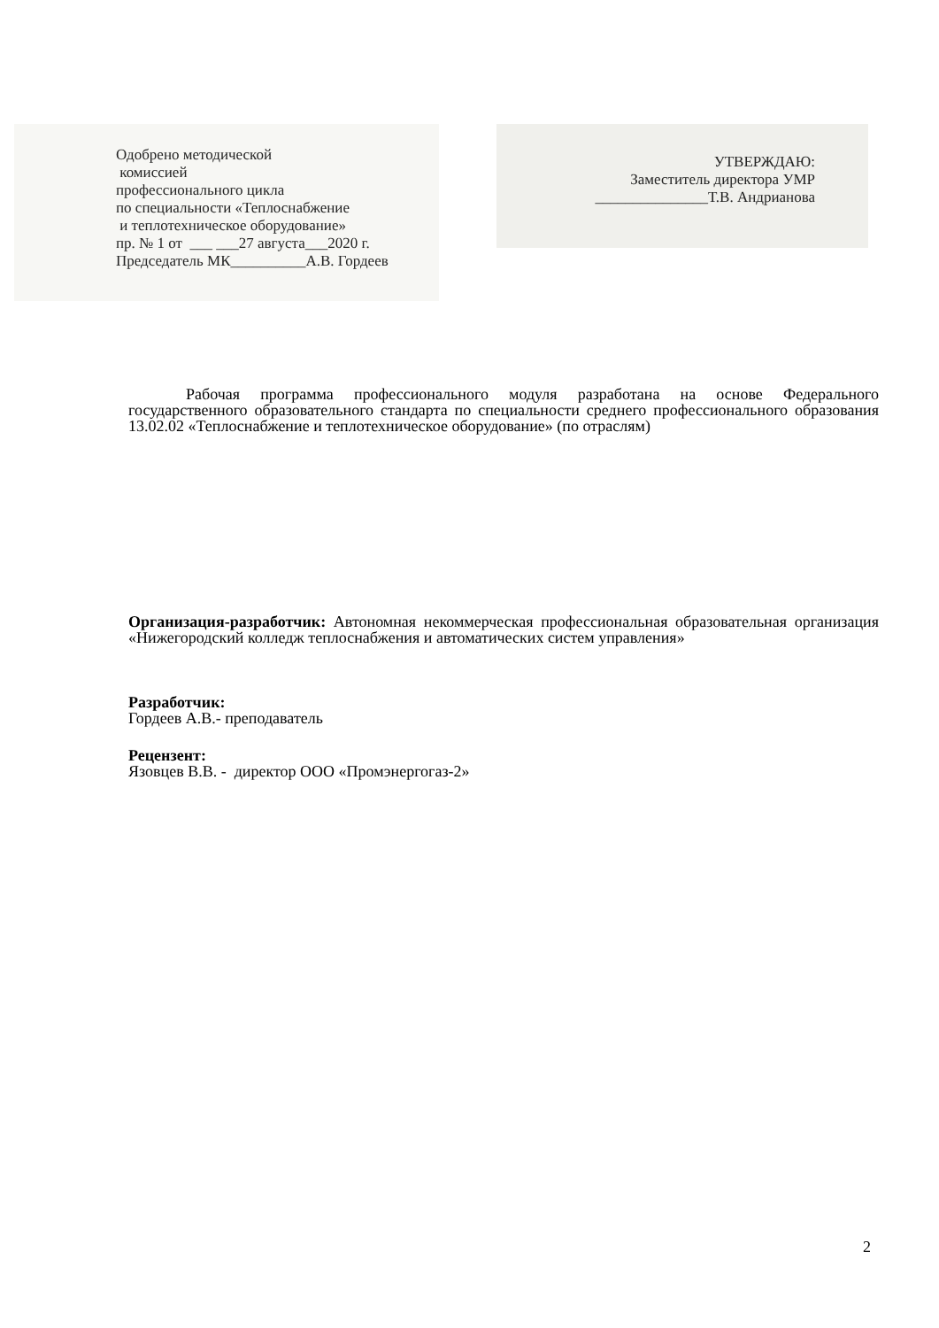Одобрено методической
комиссией
профессионального цикла
по специальности «Теплоснабжение
и теплотехническое оборудование»
пр. № 1 от ___ ___27 августа___2020 г.
Председатель МК__________А.В. Гордеев
УТВЕРЖДАЮ:
Заместитель директора УМР
_______________Т.В. Андрианова
Рабочая программа профессионального модуля разработана на основе Федерального государственного образовательного стандарта по специальности среднего профессионального образования 13.02.02 «Теплоснабжение и теплотехническое оборудование» (по отраслям)
Организация-разработчик: Автономная некоммерческая профессиональная образовательная организация «Нижегородский колледж теплоснабжения и автоматических систем управления»
Разработчик:
Гордеев А.В.- преподаватель
Рецензент:
Язовцев В.В. - директор ООО «Промэнергогаз-2»
2